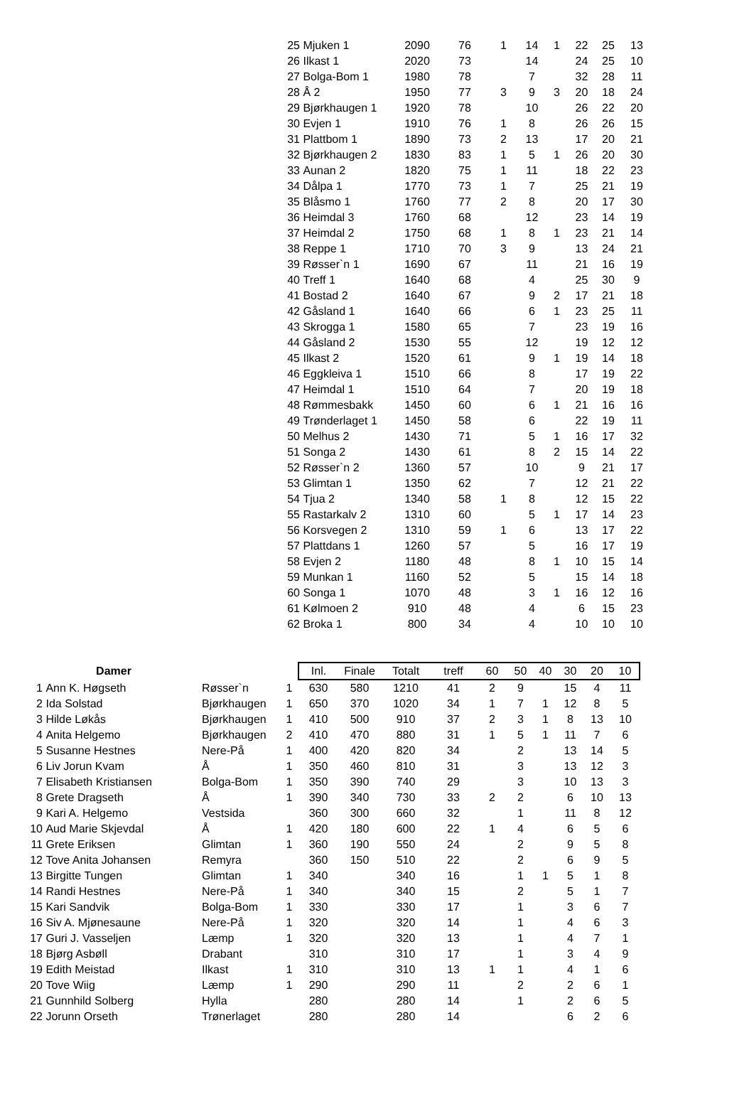| 25 | Mjuken 1 | 2090 | 76 | 1 | 14 | 1 | 22 | 25 | 13 |
| 26 | Ilkast 1 | 2020 | 73 | | 14 | | 24 | 25 | 10 |
| 27 | Bolga-Bom 1 | 1980 | 78 | | 7 | | 32 | 28 | 11 |
| 28 | Å 2 | 1950 | 77 | 3 | 9 | 3 | 20 | 18 | 24 |
| 29 | Bjørkhaugen 1 | 1920 | 78 | | 10 | | 26 | 22 | 20 |
| 30 | Evjen 1 | 1910 | 76 | 1 | 8 | | 26 | 26 | 15 |
| 31 | Plattbom 1 | 1890 | 73 | 2 | 13 | | 17 | 20 | 21 |
| 32 | Bjørkhaugen 2 | 1830 | 83 | 1 | 5 | 1 | 26 | 20 | 30 |
| 33 | Aunan 2 | 1820 | 75 | 1 | 11 | | 18 | 22 | 23 |
| 34 | Dålpa 1 | 1770 | 73 | 1 | 7 | | 25 | 21 | 19 |
| 35 | Blåsmo 1 | 1760 | 77 | 2 | 8 | | 20 | 17 | 30 |
| 36 | Heimdal 3 | 1760 | 68 | | 12 | | 23 | 14 | 19 |
| 37 | Heimdal 2 | 1750 | 68 | 1 | 8 | 1 | 23 | 21 | 14 |
| 38 | Reppe 1 | 1710 | 70 | 3 | 9 | | 13 | 24 | 21 |
| 39 | Røsser`n 1 | 1690 | 67 | | 11 | | 21 | 16 | 19 |
| 40 | Treff 1 | 1640 | 68 | | 4 | | 25 | 30 | 9 |
| 41 | Bostad 2 | 1640 | 67 | | 9 | 2 | 17 | 21 | 18 |
| 42 | Gåsland 1 | 1640 | 66 | | 6 | 1 | 23 | 25 | 11 |
| 43 | Skrogga 1 | 1580 | 65 | | 7 | | 23 | 19 | 16 |
| 44 | Gåsland 2 | 1530 | 55 | | 12 | | 19 | 12 | 12 |
| 45 | Ilkast 2 | 1520 | 61 | | 9 | 1 | 19 | 14 | 18 |
| 46 | Eggkleiva 1 | 1510 | 66 | | 8 | | 17 | 19 | 22 |
| 47 | Heimdal 1 | 1510 | 64 | | 7 | | 20 | 19 | 18 |
| 48 | Rømmesbakk | 1450 | 60 | | 6 | 1 | 21 | 16 | 16 |
| 49 | Trønderlaget 1 | 1450 | 58 | | 6 | | 22 | 19 | 11 |
| 50 | Melhus 2 | 1430 | 71 | | 5 | 1 | 16 | 17 | 32 |
| 51 | Songa 2 | 1430 | 61 | | 8 | 2 | 15 | 14 | 22 |
| 52 | Røsser`n 2 | 1360 | 57 | | 10 | | 9 | 21 | 17 |
| 53 | Glimtan 1 | 1350 | 62 | | 7 | | 12 | 21 | 22 |
| 54 | Tjua 2 | 1340 | 58 | 1 | 8 | | 12 | 15 | 22 |
| 55 | Rastarkalv 2 | 1310 | 60 | | 5 | 1 | 17 | 14 | 23 |
| 56 | Korsvegen 2 | 1310 | 59 | 1 | 6 | | 13 | 17 | 22 |
| 57 | Plattdans 1 | 1260 | 57 | | 5 | | 16 | 17 | 19 |
| 58 | Evjen 2 | 1180 | 48 | | 8 | 1 | 10 | 15 | 14 |
| 59 | Munkan 1 | 1160 | 52 | | 5 | | 15 | 14 | 18 |
| 60 | Songa 1 | 1070 | 48 | | 3 | 1 | 16 | 12 | 16 |
| 61 | Kølmoen 2 | 910 | 48 | | 4 | | 6 | 15 | 23 |
| 62 | Broka 1 | 800 | 34 | | 4 | | 10 | 10 | 10 |
| Damer | | | | Inl. | Finale | Totalt | treff | 60 | 50 | 40 | 30 | 20 | 10 |
| --- | --- | --- | --- | --- | --- | --- | --- | --- | --- | --- | --- | --- | --- |
| 1 | Ann K. Høgseth | Røsser`n | 1 | 630 | 580 | 1210 | 41 | 2 | 9 | | 15 | 4 | 11 |
| 2 | Ida Solstad | Bjørkhaugen | 1 | 650 | 370 | 1020 | 34 | 1 | 7 | 1 | 12 | 8 | 5 |
| 3 | Hilde Løkås | Bjørkhaugen | 1 | 410 | 500 | 910 | 37 | 2 | 3 | 1 | 8 | 13 | 10 |
| 4 | Anita Helgemo | Bjørkhaugen | 2 | 410 | 470 | 880 | 31 | 1 | 5 | 1 | 11 | 7 | 6 |
| 5 | Susanne Hestnes | Nere-På | 1 | 400 | 420 | 820 | 34 | | 2 | | 13 | 14 | 5 |
| 6 | Liv Jorun Kvam | Å | 1 | 350 | 460 | 810 | 31 | | 3 | | 13 | 12 | 3 |
| 7 | Elisabeth Kristiansen | Bolga-Bom | 1 | 350 | 390 | 740 | 29 | | 3 | | 10 | 13 | 3 |
| 8 | Grete Dragseth | Å | 1 | 390 | 340 | 730 | 33 | 2 | 2 | | 6 | 10 | 13 |
| 9 | Kari A. Helgemo | Vestsida | | 360 | 300 | 660 | 32 | | 1 | | 11 | 8 | 12 |
| 10 | Aud Marie Skjevdal | Å | 1 | 420 | 180 | 600 | 22 | 1 | 4 | | 6 | 5 | 6 |
| 11 | Grete Eriksen | Glimtan | 1 | 360 | 190 | 550 | 24 | | 2 | | 9 | 5 | 8 |
| 12 | Tove Anita Johansen | Remyra | | 360 | 150 | 510 | 22 | | 2 | | 6 | 9 | 5 |
| 13 | Birgitte Tungen | Glimtan | 1 | 340 | | 340 | 16 | | 1 | 1 | 5 | 1 | 8 |
| 14 | Randi Hestnes | Nere-På | 1 | 340 | | 340 | 15 | | 2 | | 5 | 1 | 7 |
| 15 | Kari Sandvik | Bolga-Bom | 1 | 330 | | 330 | 17 | | 1 | | 3 | 6 | 7 |
| 16 | Siv A. Mjønesaune | Nere-På | 1 | 320 | | 320 | 14 | | 1 | | 4 | 6 | 3 |
| 17 | Guri J. Vasseljen | Læmp | 1 | 320 | | 320 | 13 | | 1 | | 4 | 7 | 1 |
| 18 | Bjørg Asbøll | Drabant | | 310 | | 310 | 17 | | 1 | | 3 | 4 | 9 |
| 19 | Edith Meistad | Ilkast | 1 | 310 | | 310 | 13 | 1 | 1 | | 4 | 1 | 6 |
| 20 | Tove Wiig | Læmp | 1 | 290 | | 290 | 11 | | 2 | | 2 | 6 | 1 |
| 21 | Gunnhild Solberg | Hylla | | 280 | | 280 | 14 | | 1 | | 2 | 6 | 5 |
| 22 | Jorunn Orseth | Trønerlaget | | 280 | | 280 | 14 | | | | 6 | 2 | 6 |